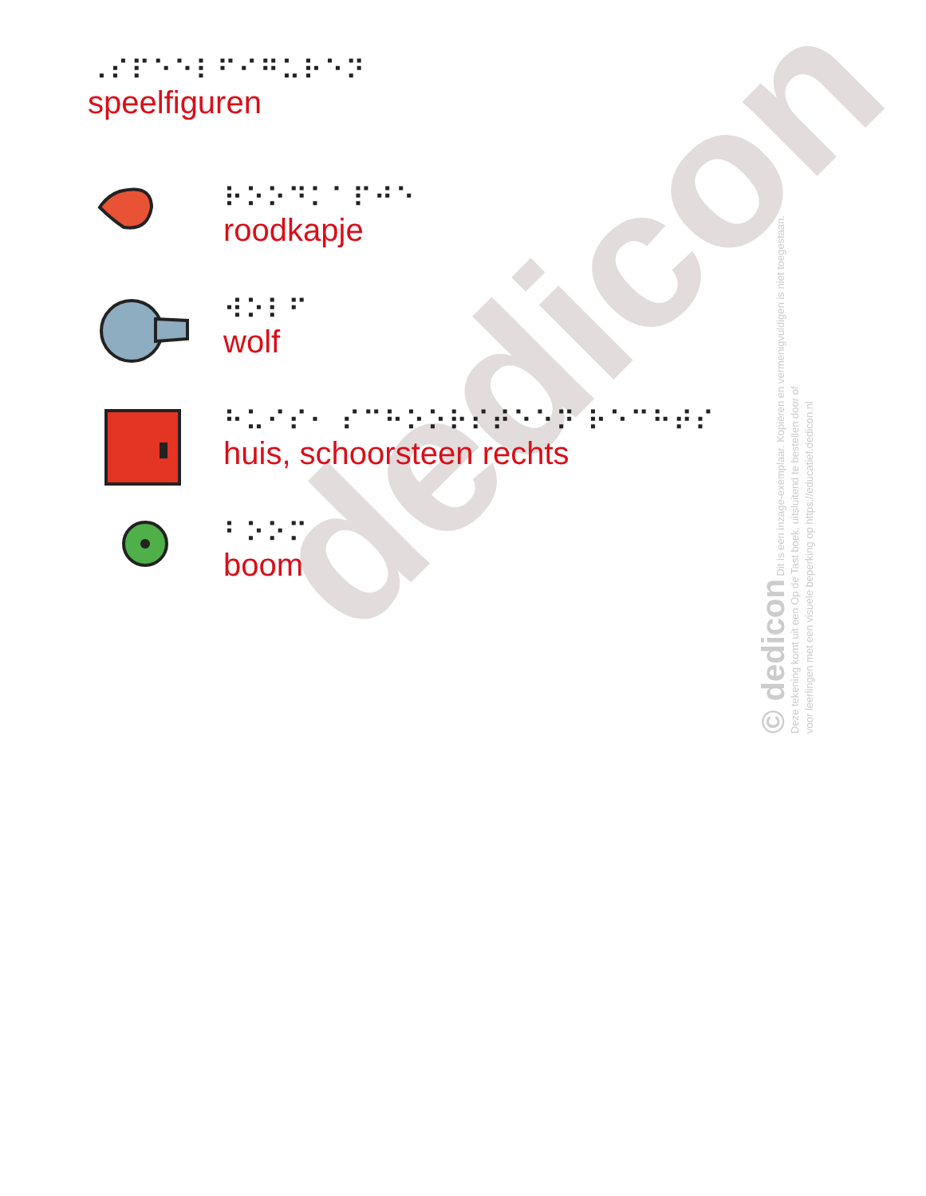dedicon
© dedicon Dit is een inzage-exemplaar. Kopiëren en vermenigvuldigen is niet toegestaan.
Deze tekening komt uit een Op de Tast boek, uitsluitend te bestellen door of
voor leerlingen met een visuele beperking op https://educatief.dedicon.nl
⠠⠎⠏⠑⠑⠇⠋⠊⠛⠥⠗⠑⠝
speelfiguren
⠗⠕⠕⠙⠅⠁⠏⠚⠑
roodkapje
⠺⠕⠇⠋
wolf
⠓⠥⠊⠎⠂ ⠎⠉⠓⠕⠕⠗⠎⠞⠑⠑⠝ ⠗⠑⠉⠓⠞⠎
huis, schoorsteen rechts
⠃⠕⠕⠍
boom